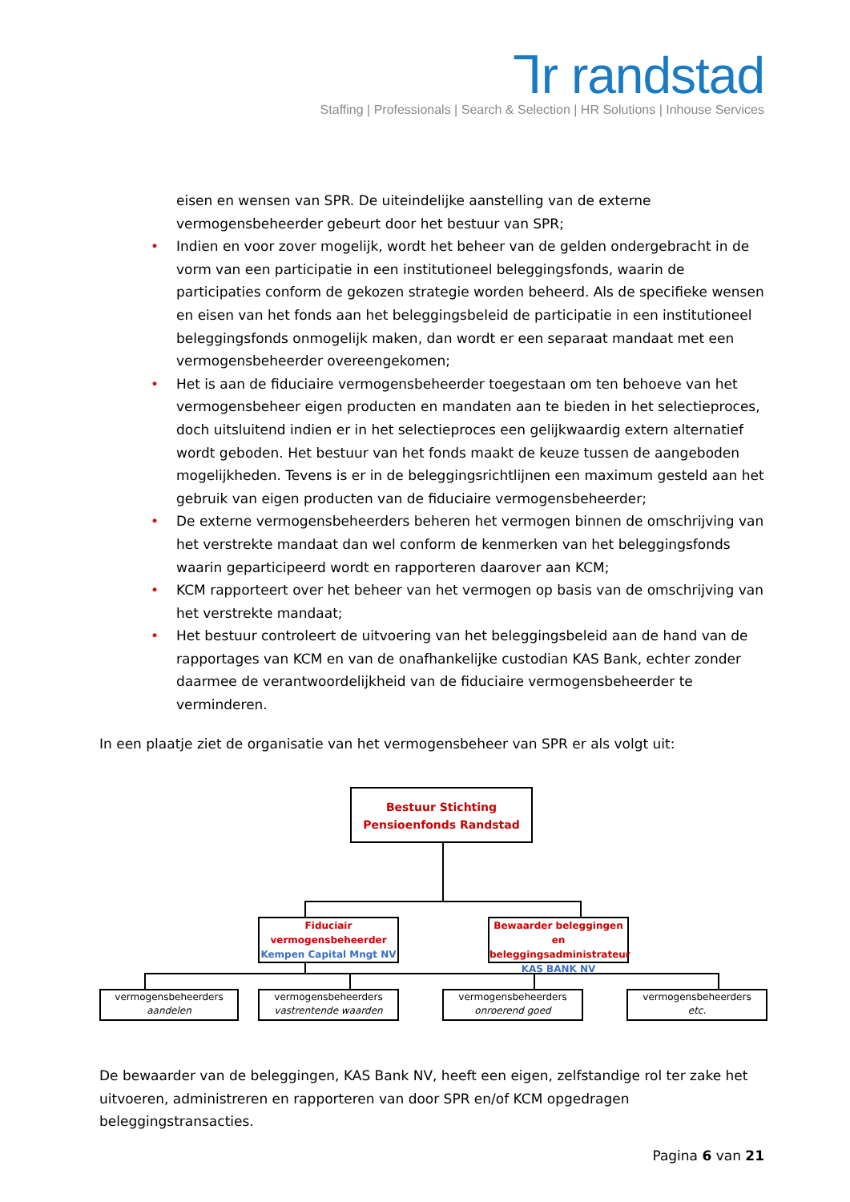ᒣr randstad
Staffing | Professionals | Search & Selection | HR Solutions | Inhouse Services
eisen en wensen van SPR. De uiteindelijke aanstelling van de externe vermogensbeheerder gebeurt door het bestuur van SPR;
• Indien en voor zover mogelijk, wordt het beheer van de gelden ondergebracht in de vorm van een participatie in een institutioneel beleggingsfonds, waarin de participaties conform de gekozen strategie worden beheerd. Als de specifieke wensen en eisen van het fonds aan het beleggingsbeleid de participatie in een institutioneel beleggingsfonds onmogelijk maken, dan wordt er een separaat mandaat met een vermogensbeheerder overeengekomen;
• Het is aan de fiduciaire vermogensbeheerder toegestaan om ten behoeve van het vermogensbeheer eigen producten en mandaten aan te bieden in het selectieproces, doch uitsluitend indien er in het selectieproces een gelijkwaardig extern alternatief wordt geboden. Het bestuur van het fonds maakt de keuze tussen de aangeboden mogelijkheden. Tevens is er in de beleggingsrichtlijnen een maximum gesteld aan het gebruik van eigen producten van de fiduciaire vermogensbeheerder;
• De externe vermogensbeheerders beheren het vermogen binnen de omschrijving van het verstrekte mandaat dan wel conform de kenmerken van het beleggingsfonds waarin geparticipeerd wordt en rapporteren daarover aan KCM;
• KCM rapporteert over het beheer van het vermogen op basis van de omschrijving van het verstrekte mandaat;
• Het bestuur controleert de uitvoering van het beleggingsbeleid aan de hand van de rapportages van KCM en van de onafhankelijke custodian KAS Bank, echter zonder daarmee de verantwoordelijkheid van de fiduciaire vermogensbeheerder te verminderen.
In een plaatje ziet de organisatie van het vermogensbeheer van SPR er als volgt uit:
Bestuur Stichting
Pensioenfonds Randstad
Fiduciair
vermogensbeheerder
Kempen Capital Mngt NV
Bewaarder beleggingen en beleggingsadministrateur
KAS BANK NV
vermogensbeheerders
aandelen
vermogensbeheerders
vastrentende waarden
vermogensbeheerders
onroerend goed
vermogensbeheerders
etc.
De bewaarder van de beleggingen, KAS Bank NV, heeft een eigen, zelfstandige rol ter zake het uitvoeren, administreren en rapporteren van door SPR en/of KCM opgedragen beleggingstransacties.
Pagina 6 van 21